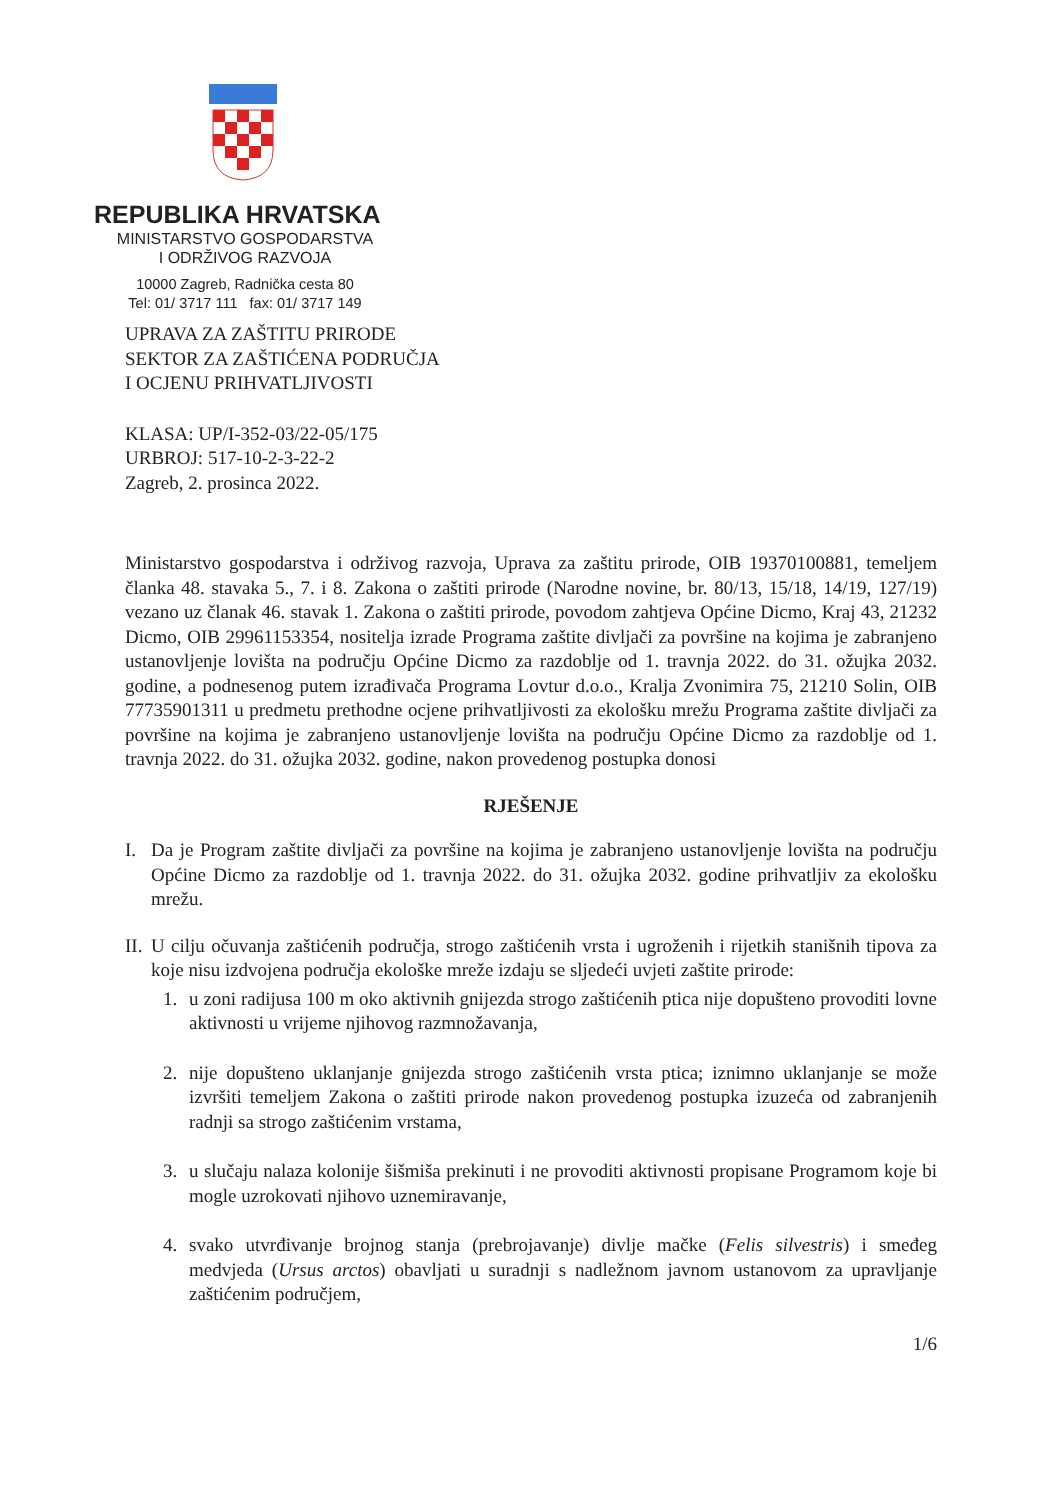REPUBLIKA HRVATSKA
MINISTARSTVO GOSPODARSTVA
I ODRŽIVOG RAZVOJA
10000 Zagreb, Radnička cesta 80
Tel: 01/ 3717 111 fax: 01/ 3717 149
UPRAVA ZA ZAŠTITU PRIRODE
SEKTOR ZA ZAŠTIĆENA PODRUČJA
I OCJENU PRIHVATLJIVOSTI
KLASA: UP/I-352-03/22-05/175
URBROJ: 517-10-2-3-22-2
Zagreb, 2. prosinca 2022.
Ministarstvo gospodarstva i održivog razvoja, Uprava za zaštitu prirode, OIB 19370100881, temeljem članka 48. stavaka 5., 7. i 8. Zakona o zaštiti prirode (Narodne novine, br. 80/13, 15/18, 14/19, 127/19) vezano uz članak 46. stavak 1. Zakona o zaštiti prirode, povodom zahtjeva Općine Dicmo, Kraj 43, 21232 Dicmo, OIB 29961153354, nositelja izrade Programa zaštite divljači za površine na kojima je zabranjeno ustanovljenje lovišta na području Općine Dicmo za razdoblje od 1. travnja 2022. do 31. ožujka 2032. godine, a podnesenog putem izrađivača Programa Lovtur d.o.o., Kralja Zvonimira 75, 21210 Solin, OIB 77735901311 u predmetu prethodne ocjene prihvatljivosti za ekološku mrežu Programa zaštite divljači za površine na kojima je zabranjeno ustanovljenje lovišta na području Općine Dicmo za razdoblje od 1. travnja 2022. do 31. ožujka 2032. godine, nakon provedenog postupka donosi
RJEŠENJE
I. Da je Program zaštite divljači za površine na kojima je zabranjeno ustanovljenje lovišta na području Općine Dicmo za razdoblje od 1. travnja 2022. do 31. ožujka 2032. godine prihvatljiv za ekološku mrežu.
II.
U cilju očuvanja zaštićenih područja, strogo zaštićenih vrsta i ugroženih i rijetkih stanišnih tipova za koje nisu izdvojena područja ekološke mreže izdaju se sljedeći uvjeti zaštite prirode:
1. u zoni radijusa 100 m oko aktivnih gnijezda strogo zaštićenih ptica nije dopušteno provoditi lovne aktivnosti u vrijeme njihovog razmnožavanja,
2. nije dopušteno uklanjanje gnijezda strogo zaštićenih vrsta ptica; iznimno uklanjanje se može izvršiti temeljem Zakona o zaštiti prirode nakon provedenog postupka izuzeća od zabranjenih radnji sa strogo zaštićenim vrstama,
3. u slučaju nalaza kolonije šišmiša prekinuti i ne provoditi aktivnosti propisane Programom koje bi mogle uzrokovati njihovo uznemiravanje,
4. svako utvrđivanje brojnog stanja (prebrojavanje) divlje mačke (Felis silvestris) i smeđeg medvjeda (Ursus arctos) obavljati u suradnji s nadležnom javnom ustanovom za upravljanje zaštićenim područjem,
1/6